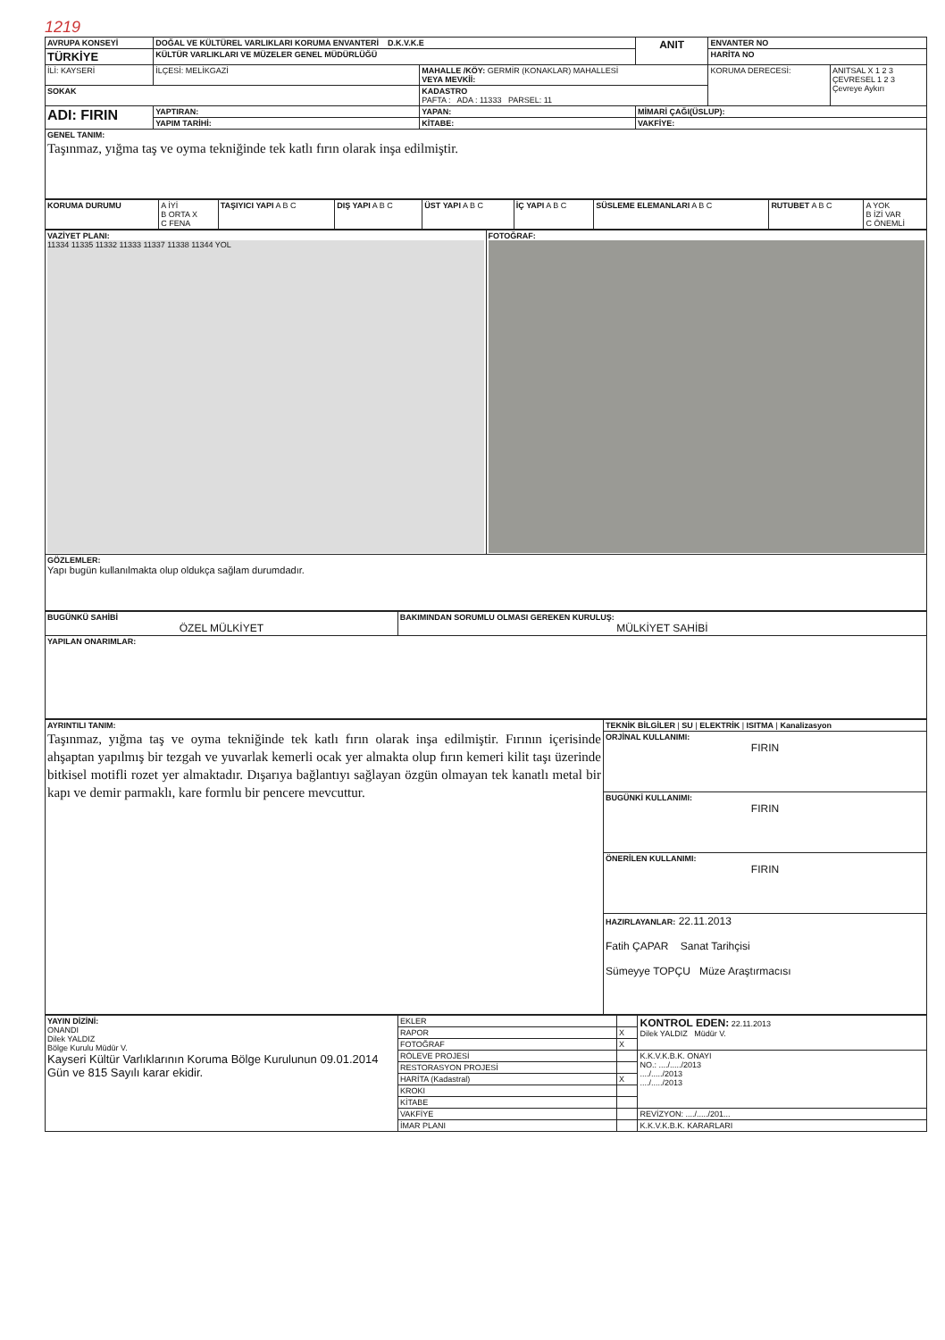1219
| AVRUPA KONSEYİ | DOĞAL VE KÜLTÜREL VARLIKLARI KORUMA ENVANTERİ D.K.V.K.E | | | ANIT | ENVANTER NO | |
| TÜRKİYE | KÜLTÜR VARLIKLARI VE MÜZELER GENEL MÜDÜRLÜĞÜ | | | | HARİTA NO | |
| İLİ: KAYSERİ | İLÇESİ: MELİKGAZİ | MAHALLE /KÖY: GERMİR (KONAKLAR) MAHALLESİ VEYA MEVKİİ: | | | KORUMA DERECESİ: | ANITSAL X 1 2 3 ÇEVRESEL 1 2 3 Çevreye Aykırı |
| SOKAK | | KADASTRO PAFTA : ADA : 11333 PARSEL: 11 | | | | |
| ADI: FIRIN | YAPTIRAN: | YAPAN: | MİMARİ ÇAĞI(ÜSLUP): | | | |
| | YAPIM TARİHİ: | KİTABE: | VAKFİYE: | | | |
| GENEL TANIM: Taşınmaz, yığma taş ve oyma tekniğinde tek katlı fırın olarak inşa edilmiştir. | | | | | | |
| KORUMA DURUMU | A İYİ B ORTA X C FENA | TAŞIYICI YAPI A B C | DIŞ YAPI A B C | ÜST YAPI A B C | İÇ YAPI A B C | SÜSLEME ELEMANLARI A B C | RUTUBET A B C | A YOK B İZİ VAR C ÖNEMLİ |
| VAZİYET PLANI: 11334 11335 11332 11333 11337 11338 11344 YOL | FOTOĞRAF: |
| GÖZLEMLER: Yapı bugün kullanılmakta olup oldukça sağlam durumdadır. | |
| BUGÜNKÜ SAHİBİ ÖZEL MÜLKİYET | BAKIMINDAN SORUMLU OLMASI GEREKEN KURULUŞ: MÜLKİYET SAHİBİ |
| YAPILAN ONARIMLAR: | |
| AYRINTILI TANIM: Taşınmaz, yığma taş ve oyma tekniğinde tek katlı fırın olarak inşa edilmiştir. Fırının içerisinde ahşaptan yapılmış bir tezgah ve yuvarlak kemerli ocak yer almakta olup fırın kemeri kilit taşı üzerinde bitkisel motifli rozet yer almaktadır. Dışarıya bağlantıyı sağlayan özgün olmayan tek kanatlı metal bir kapı ve demir parmaklı, kare formlu bir pencere mevcuttur. | TEKNİK BİLGİLER / SU / ELEKTRİK / ISITMA / Kanalizasyon |
| | ORJİNAL KULLANIMI: FIRIN |
| | BUGÜNKİ KULLANIMI: FIRIN |
| | ÖNERİLEN KULLANIMI: FIRIN |
| | HAZIRLAYANLAR: 22.11.2013 Fatih ÇAPAR Sanat Tarihçisi Sümeyye TOPÇU Müze Araştırmacısı |
| YAYIN DİZİNİ: ONANDI Dilek YALDIZ Bölge Kurulu Müdür V. Kayseri Kültür Varlıklarının Koruma Bölge Kurulunun 09.01.2014 Gün ve 815 Sayılı karar ekidir. | EKLER | | KONTROL EDEN: 22.11.2013 Dilek YALDIZ Müdür V. |
| | RAPOR | X | |
| | FOTOĞRAF | X | |
| | RÖLEVE PROJESİ | | K.K.V.K.B.K. ONAYI NO.: ..../...../2013 ..../...../2013 ..../...../2013 |
| | RESTORASYON PROJESİ | | |
| | HARİTA (Kadastral) | X | |
| | KROKI | | |
| | KİTABE | | |
| | VAKFİYE | | REVİZYON: ..../...../201... |
| | İMAR PLANI | | K.K.V.K.B.K. KARARLARI |